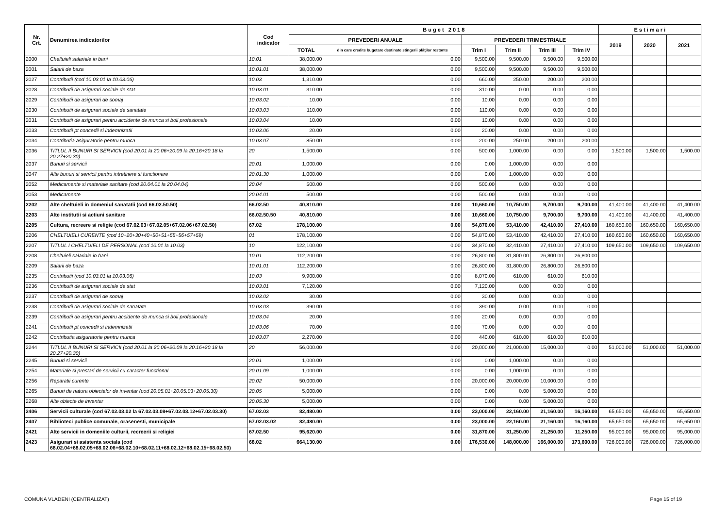| Nr. Crt. | Denumirea indicatorilor | Cod indicator | B u g e t 2 0 1 8 | | | | | | E s t i m a r i | | |
| --- | --- | --- | --- | --- | --- | --- | --- | --- | --- | --- | --- |
| | | | PREVEDERI ANUALE | | PREVEDERI TRIMESTRIALE | | | | 2019 | 2020 | 2021 |
| | | | TOTAL | din care credite bugetare destinate stingerii plăţilor restante | Trim I | Trim II | Trim III | Trim IV | | | |
| 2000 | Cheltuieli salariale in bani | 10.01 | 38,000.00 | 0.00 | 9,500.00 | 9,500.00 | 9,500.00 | 9,500.00 | | | |
| 2001 | Salarii de baza | 10.01.01 | 38,000.00 | 0.00 | 9,500.00 | 9,500.00 | 9,500.00 | 9,500.00 | | | |
| 2027 | Contributii (cod 10.03.01 la 10.03.06) | 10.03 | 1,310.00 | 0.00 | 660.00 | 250.00 | 200.00 | 200.00 | | | |
| 2028 | Contributii de asigurari sociale de stat | 10.03.01 | 310.00 | 0.00 | 310.00 | 0.00 | 0.00 | 0.00 | | | |
| 2029 | Contributii de asigurari de somaj | 10.03.02 | 10.00 | 0.00 | 10.00 | 0.00 | 0.00 | 0.00 | | | |
| 2030 | Contributii de asigurari sociale de sanatate | 10.03.03 | 110.00 | 0.00 | 110.00 | 0.00 | 0.00 | 0.00 | | | |
| 2031 | Contributii de asigurari pentru accidente de munca si boli profesionale | 10.03.04 | 10.00 | 0.00 | 10.00 | 0.00 | 0.00 | 0.00 | | | |
| 2033 | Contributii pt concedii si indemnizatii | 10.03.06 | 20.00 | 0.00 | 20.00 | 0.00 | 0.00 | 0.00 | | | |
| 2034 | Contributia asiguratorie pentru munca | 10.03.07 | 850.00 | 0.00 | 200.00 | 250.00 | 200.00 | 200.00 | | | |
| 2036 | TITLUL II BUNURI SI SERVICII (cod 20.01 la 20.06+20.09 la 20.16+20.18 la 20.27+20.30) | 20 | 1,500.00 | 0.00 | 500.00 | 1,000.00 | 0.00 | 0.00 | 1,500.00 | 1,500.00 | 1,500.00 |
| 2037 | Bunuri si servicii | 20.01 | 1,000.00 | 0.00 | 0.00 | 1,000.00 | 0.00 | 0.00 | | | |
| 2047 | Alte bunuri si servicii pentru intretinere si functionare | 20.01.30 | 1,000.00 | 0.00 | 0.00 | 1,000.00 | 0.00 | 0.00 | | | |
| 2052 | Medicamente si materiale sanitare (cod 20.04.01 la 20.04.04) | 20.04 | 500.00 | 0.00 | 500.00 | 0.00 | 0.00 | 0.00 | | | |
| 2053 | Medicamente | 20.04.01 | 500.00 | 0.00 | 500.00 | 0.00 | 0.00 | 0.00 | | | |
| 2202 | Alte cheltuieli in domeniul sanatatii (cod 66.02.50.50) | 66.02.50 | 40,810.00 | 0.00 | 10,660.00 | 10,750.00 | 9,700.00 | 9,700.00 | 41,400.00 | 41,400.00 | 41,400.00 |
| 2203 | Alte institutii si actiuni sanitare | 66.02.50.50 | 40,810.00 | 0.00 | 10,660.00 | 10,750.00 | 9,700.00 | 9,700.00 | 41,400.00 | 41,400.00 | 41,400.00 |
| 2205 | Cultura, recreere si religie (cod 67.02.03+67.02.05+67.02.06+67.02.50) | 67.02 | 178,100.00 | 0.00 | 54,870.00 | 53,410.00 | 42,410.00 | 27,410.00 | 160,650.00 | 160,650.00 | 160,650.00 |
| 2206 | CHELTUIELI CURENTE (cod 10+20+30+40+50+51+55+56+57+59) | 01 | 178,100.00 | 0.00 | 54,870.00 | 53,410.00 | 42,410.00 | 27,410.00 | 160,650.00 | 160,650.00 | 160,650.00 |
| 2207 | TITLUL I CHELTUIELI DE PERSONAL (cod 10.01 la 10.03) | 10 | 122,100.00 | 0.00 | 34,870.00 | 32,410.00 | 27,410.00 | 27,410.00 | 109,650.00 | 109,650.00 | 109,650.00 |
| 2208 | Cheltuieli salariale in bani | 10.01 | 112,200.00 | 0.00 | 26,800.00 | 31,800.00 | 26,800.00 | 26,800.00 | | | |
| 2209 | Salarii de baza | 10.01.01 | 112,200.00 | 0.00 | 26,800.00 | 31,800.00 | 26,800.00 | 26,800.00 | | | |
| 2235 | Contributii (cod 10.03.01 la 10.03.06) | 10.03 | 9,900.00 | 0.00 | 8,070.00 | 610.00 | 610.00 | 610.00 | | | |
| 2236 | Contributii de asigurari sociale de stat | 10.03.01 | 7,120.00 | 0.00 | 7,120.00 | 0.00 | 0.00 | 0.00 | | | |
| 2237 | Contributii de asigurari de somaj | 10.03.02 | 30.00 | 0.00 | 30.00 | 0.00 | 0.00 | 0.00 | | | |
| 2238 | Contributii de asigurari sociale de sanatate | 10.03.03 | 390.00 | 0.00 | 390.00 | 0.00 | 0.00 | 0.00 | | | |
| 2239 | Contributii de asigurari pentru accidente de munca si boli profesionale | 10.03.04 | 20.00 | 0.00 | 20.00 | 0.00 | 0.00 | 0.00 | | | |
| 2241 | Contributii pt concedii si indemnizatii | 10.03.06 | 70.00 | 0.00 | 70.00 | 0.00 | 0.00 | 0.00 | | | |
| 2242 | Contributia asiguratorie pentru munca | 10.03.07 | 2,270.00 | 0.00 | 440.00 | 610.00 | 610.00 | 610.00 | | | |
| 2244 | TITLUL II BUNURI SI SERVICII (cod 20.01 la 20.06+20.09 la 20.16+20.18 la 20.27+20.30) | 20 | 56,000.00 | 0.00 | 20,000.00 | 21,000.00 | 15,000.00 | 0.00 | 51,000.00 | 51,000.00 | 51,000.00 |
| 2245 | Bunuri si servicii | 20.01 | 1,000.00 | 0.00 | 0.00 | 1,000.00 | 0.00 | 0.00 | | | |
| 2254 | Materiale si prestari de servicii cu caracter functional | 20.01.09 | 1,000.00 | 0.00 | 0.00 | 1,000.00 | 0.00 | 0.00 | | | |
| 2256 | Reparatii curente | 20.02 | 50,000.00 | 0.00 | 20,000.00 | 20,000.00 | 10,000.00 | 0.00 | | | |
| 2265 | Bunuri de natura obiectelor de inventar (cod 20.05.01+20.05.03+20.05.30) | 20.05 | 5,000.00 | 0.00 | 0.00 | 0.00 | 5,000.00 | 0.00 | | | |
| 2268 | Alte obiecte de inventar | 20.05.30 | 5,000.00 | 0.00 | 0.00 | 0.00 | 5,000.00 | 0.00 | | | |
| 2406 | Servicii culturale (cod 67.02.03.02 la 67.02.03.08+67.02.03.12+67.02.03.30) | 67.02.03 | 82,480.00 | 0.00 | 23,000.00 | 22,160.00 | 21,160.00 | 16,160.00 | 65,650.00 | 65,650.00 | 65,650.00 |
| 2407 | Biblioteci publice comunale, orasenesti, municipale | 67.02.03.02 | 82,480.00 | 0.00 | 23,000.00 | 22,160.00 | 21,160.00 | 16,160.00 | 65,650.00 | 65,650.00 | 65,650.00 |
| 2421 | Alte servicii in domeniile culturii, recreerii si religiei | 67.02.50 | 95,620.00 | 0.00 | 31,870.00 | 31,250.00 | 21,250.00 | 11,250.00 | 95,000.00 | 95,000.00 | 95,000.00 |
| 2423 | Asigurari si asistenta sociala (cod 68.02.04+68.02.05+68.02.06+68.02.10+68.02.11+68.02.12+68.02.15+68.02.50) | 68.02 | 664,130.00 | 0.00 | 176,530.00 | 148,000.00 | 166,000.00 | 173,600.00 | 726,000.00 | 726,000.00 | 726,000.00 |
COMUNA VLADENI (CENTRALIZAT) Page 15 of 19